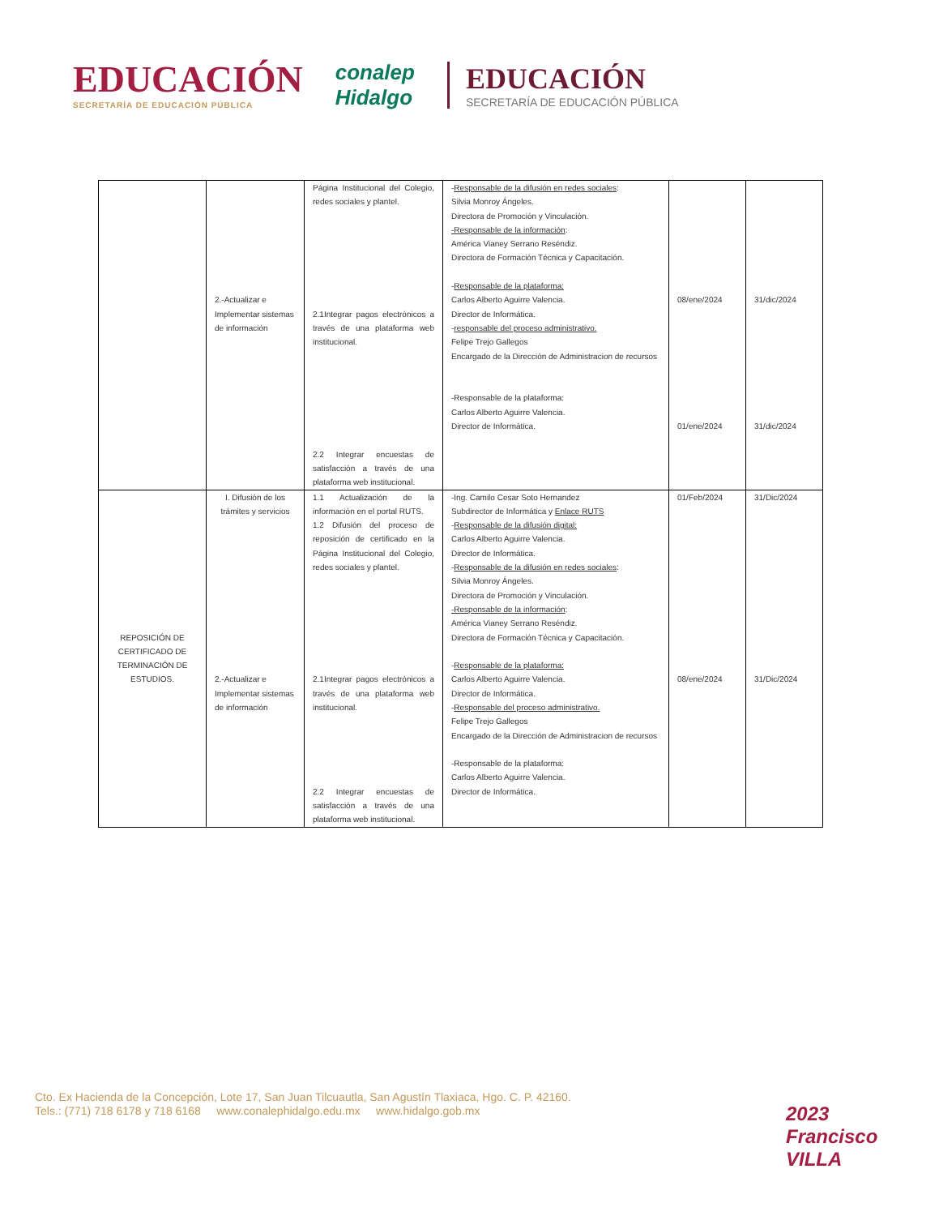EDUCACIÓN
SECRETARÍA DE EDUCACIÓN PÚBLICA
conalep
Hidalgo
EDUCACIÓN
SECRETARÍA DE EDUCACIÓN PÚBLICA
| | 2.-Actualizar e Implementar sistemas de información | Página Institucional del Colegio, redes sociales y plantel. 2.1Integrar pagos electrónicos a través de una plataforma web institucional. 2.2 Integrar encuestas de satisfacción a través de una plataforma web institucional. | - Responsable de la difusión en redes sociales : Silvia Monroy Ángeles. Directora de Promoción y Vinculación. -Responsable de la información : América Vianey Serrano Reséndiz. Directora de Formación Técnica y Capacitación. - Responsable de la plataforma: Carlos Alberto Aguirre Valencia. Director de Informática. - responsable del proceso administrativo. Felipe Trejo Gallegos Encargado de la Dirección de Administracion de recursos -Responsable de la plataforma: Carlos Alberto Aguirre Valencia. Director de Informática. | 08/ene/2024 01/ene/2024 | 31/dic/2024 31/dic/2024 |
| REPOSICIÓN DE CERTIFICADO DE TERMINACIÓN DE ESTUDIOS. | I. Difusión de los trámites y servicios 2.-Actualizar e Implementar sistemas de información | 1.1 Actualización de la información en el portal RUTS. 1.2 Difusión del proceso de reposición de certificado en la Página Institucional del Colegio, redes sociales y plantel. 2.1Integrar pagos electrónicos a través de una plataforma web institucional. 2.2 Integrar encuestas de satisfacción a través de una plataforma web institucional. | -Ing. Camilo Cesar Soto Hernandez Subdirector de Informática y Enlace RUTS - Responsable de la difusión digital: Carlos Alberto Aguirre Valencia. Director de Informática. - Responsable de la difusión en redes sociales : Silvia Monroy Ángeles. Directora de Promoción y Vinculación. -Responsable de la información : América Vianey Serrano Reséndiz. Directora de Formación Técnica y Capacitación. - Responsable de la plataforma: Carlos Alberto Aguirre Valencia. Director de Informática. - Responsable del proceso administrativo. Felipe Trejo Gallegos Encargado de la Dirección de Administracion de recursos -Responsable de la plataforma: Carlos Alberto Aguirre Valencia. Director de Informática. | 01/Feb/2024 08/ene/2024 | 31/Dic/2024 31/Dic/2024 |
Cto. Ex Hacienda de la Concepción, Lote 17, San Juan Tilcuautla, San Agustín Tlaxiaca, Hgo. C. P. 42160.
Tels.: (771) 718 6178 y 718 6168 www.conalephidalgo.edu.mx www.hidalgo.gob.mx
2023
Francisco VILLA